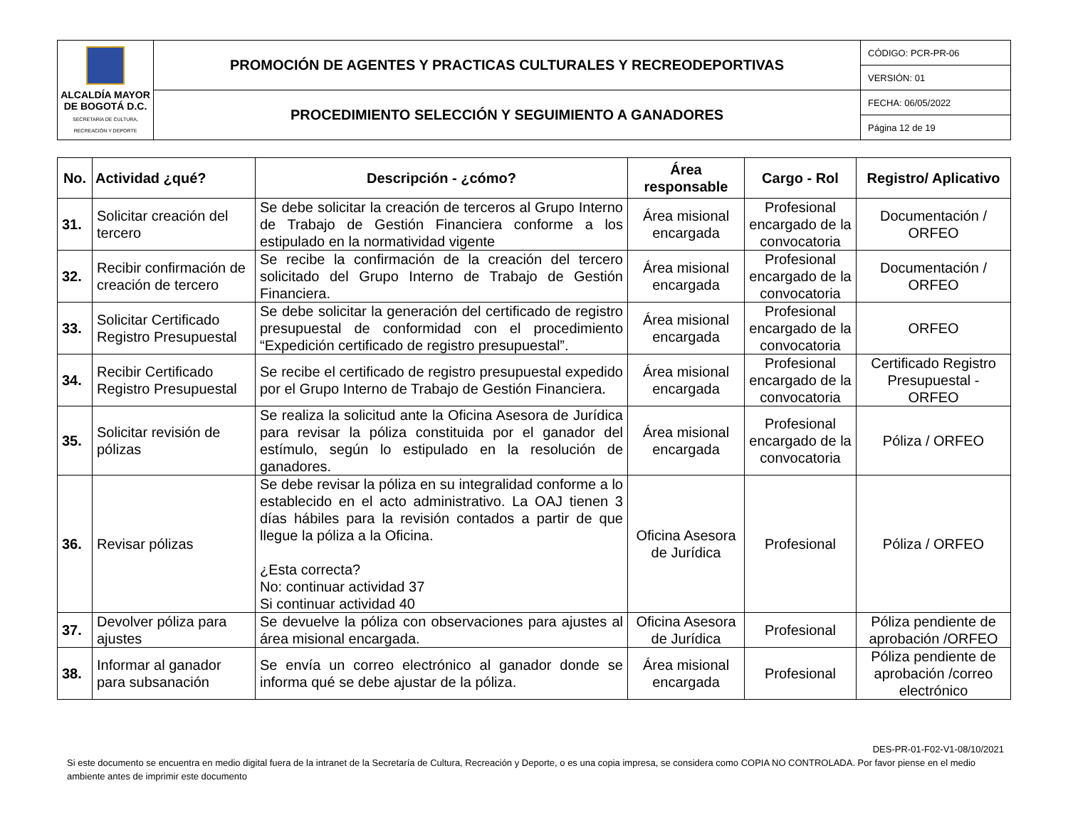| ALCALDÍA MAYOR DE BOGOTÁ D.C. SECRETARÍA DE CULTURA, RECREACIÓN Y DEPORTE | PROMOCIÓN DE AGENTES Y PRACTICAS CULTURALES Y RECREODEPORTIVAS | CÓDIGO: PCR-PR-06 |
| | | VERSIÓN: 01 |
| | PROCEDIMIENTO SELECCIÓN Y SEGUIMIENTO A GANADORES | FECHA: 06/05/2022 |
| | | Página 12 de 19 |
| No. | Actividad ¿qué? | Descripción - ¿cómo? | Área responsable | Cargo - Rol | Registro/ Aplicativo |
| --- | --- | --- | --- | --- | --- |
| 31. | Solicitar creación del tercero | Se debe solicitar la creación de terceros al Grupo Interno de Trabajo de Gestión Financiera conforme a los estipulado en la normatividad vigente | Área misional encargada | Profesional encargado de la convocatoria | Documentación / ORFEO |
| 32. | Recibir confirmación de creación de tercero | Se recibe la confirmación de la creación del tercero solicitado del Grupo Interno de Trabajo de Gestión Financiera. | Área misional encargada | Profesional encargado de la convocatoria | Documentación / ORFEO |
| 33. | Solicitar Certificado Registro Presupuestal | Se debe solicitar la generación del certificado de registro presupuestal de conformidad con el procedimiento “Expedición certificado de registro presupuestal”. | Área misional encargada | Profesional encargado de la convocatoria | ORFEO |
| 34. | Recibir Certificado Registro Presupuestal | Se recibe el certificado de registro presupuestal expedido por el Grupo Interno de Trabajo de Gestión Financiera. | Área misional encargada | Profesional encargado de la convocatoria | Certificado Registro Presupuestal - ORFEO |
| 35. | Solicitar revisión de pólizas | Se realiza la solicitud ante la Oficina Asesora de Jurídica para revisar la póliza constituida por el ganador del estímulo, según lo estipulado en la resolución de ganadores. | Área misional encargada | Profesional encargado de la convocatoria | Póliza / ORFEO |
| 36. | Revisar pólizas | Se debe revisar la póliza en su integralidad conforme a lo establecido en el acto administrativo. La OAJ tienen 3 días hábiles para la revisión contados a partir de que llegue la póliza a la Oficina. ¿Esta correcta? No: continuar actividad 37 Si continuar actividad 40 | Oficina Asesora de Jurídica | Profesional | Póliza / ORFEO |
| 37. | Devolver póliza para ajustes | Se devuelve la póliza con observaciones para ajustes al área misional encargada. | Oficina Asesora de Jurídica | Profesional | Póliza pendiente de aprobación /ORFEO |
| 38. | Informar al ganador para subsanación | Se envía un correo electrónico al ganador donde se informa qué se debe ajustar de la póliza. | Área misional encargada | Profesional | Póliza pendiente de aprobación /correo electrónico |
DES-PR-01-F02-V1-08/10/2021
Si este documento se encuentra en medio digital fuera de la intranet de la Secretaría de Cultura, Recreación y Deporte, o es una copia impresa, se considera como COPIA NO CONTROLADA. Por favor piense en el medio ambiente antes de imprimir este documento